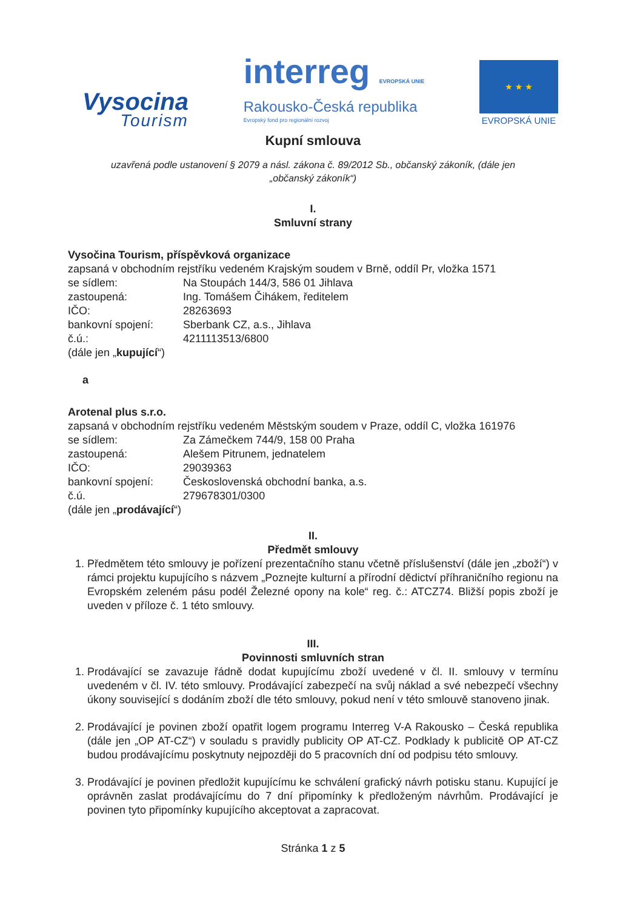Vysocina
Tourism
interreg EVROPSKÁ UNIE
Rakousko-Česká republika
Evropský fond pro regionální rozvoj
★ ★ ★
EVROPSKÁ UNIE
Kupní smlouva
uzavřená podle ustanovení § 2079 a násl. zákona č. 89/2012 Sb., občanský zákoník, (dále jen
„občanský zákoník“)
I.
Smluvní strany
Vysočina Tourism, příspěvková organizace
zapsaná v obchodním rejstříku vedeném Krajským soudem v Brně, oddíl Pr, vložka 1571
se sídlem: Na Stoupách 144/3, 586 01 Jihlava
zastoupená: Ing. Tomášem Čihákem, ředitelem
IČO: 28263693
bankovní spojení: Sberbank CZ, a.s., Jihlava
č.ú.: 4211113513/6800
(dále jen „kupující“)
a
Arotenal plus s.r.o.
zapsaná v obchodním rejstříku vedeném Městským soudem v Praze, oddíl C, vložka 161976
se sídlem: Za Zámečkem 744/9, 158 00 Praha
zastoupená: Alešem Pitrunem, jednatelem
IČO: 29039363
bankovní spojení: Československá obchodní banka, a.s.
č.ú. 279678301/0300
(dále jen „prodávající“)
II.
Předmět smlouvy
1. Předmětem této smlouvy je pořízení prezentačního stanu včetně příslušenství (dále jen „zboží“) v rámci projektu kupujícího s názvem „Poznejte kulturní a přírodní dědictví příhraničního regionu na Evropském zeleném pásu podél Železné opony na kole“ reg. č.: ATCZ74. Bližší popis zboží je uveden v příloze č. 1 této smlouvy.
III.
Povinnosti smluvních stran
1. Prodávající se zavazuje řádně dodat kupujícímu zboží uvedené v čl. II. smlouvy v termínu uvedeném v čl. IV. této smlouvy. Prodávající zabezpečí na svůj náklad a své nebezpečí všechny úkony související s dodáním zboží dle této smlouvy, pokud není v této smlouvě stanoveno jinak.
2. Prodávající je povinen zboží opatřit logem programu Interreg V-A Rakousko – Česká republika (dále jen „OP AT-CZ“) v souladu s pravidly publicity OP AT-CZ. Podklady k publicitě OP AT-CZ budou prodávajícímu poskytnuty nejpozději do 5 pracovních dní od podpisu této smlouvy.
3. Prodávající je povinen předložit kupujícímu ke schválení grafický návrh potisku stanu. Kupující je oprávněn zaslat prodávajícímu do 7 dní připomínky k předloženým návrhům. Prodávající je povinen tyto připomínky kupujícího akceptovat a zapracovat.
Stránka 1 z 5